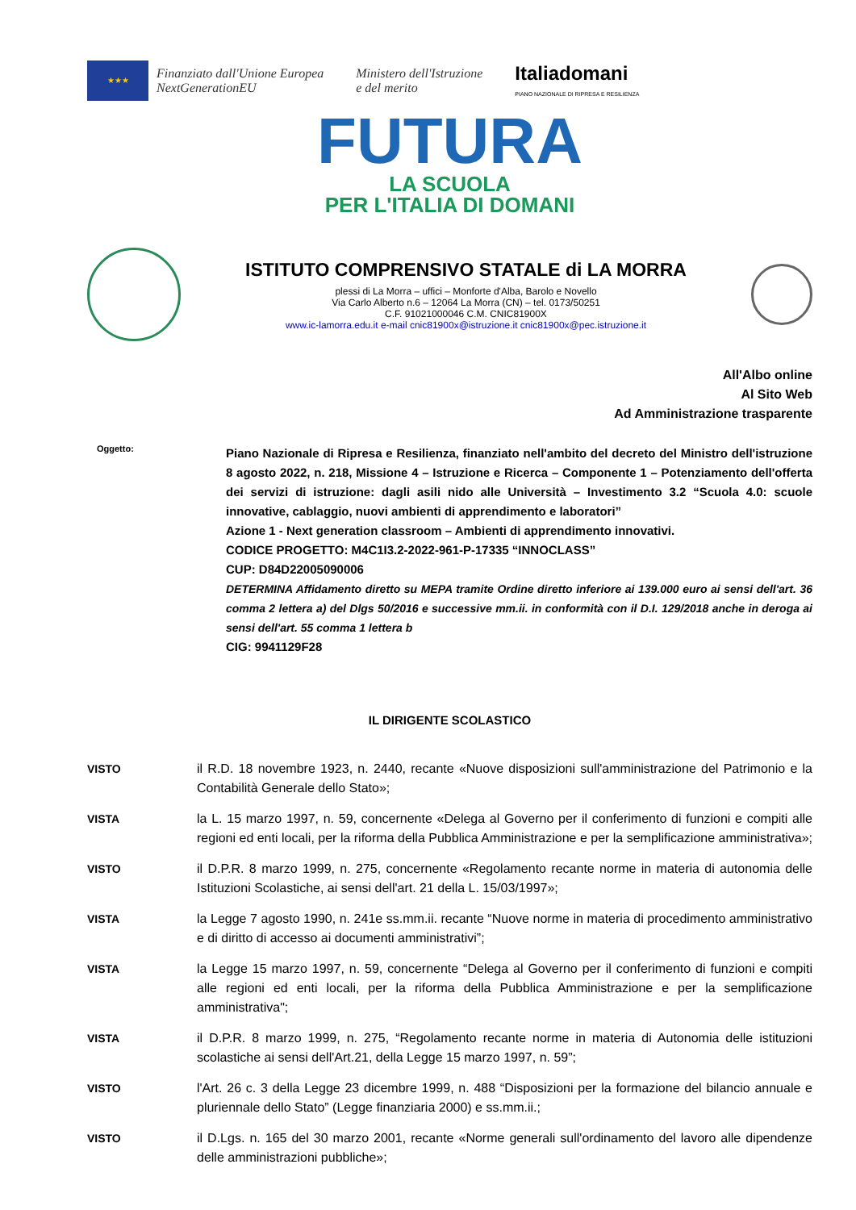★★★
Finanziato dall'Unione Europea
NextGenerationEU
Ministero dell'Istruzione
e del merito
Italiadomani
PIANO NAZIONALE DI RIPRESA E RESILIENZA
FUTURA
LA SCUOLA
PER L'ITALIA DI DOMANI
ISTITUTO COMPRENSIVO STATALE di LA MORRA
plessi di La Morra – uffici – Monforte d'Alba, Barolo e Novello
Via Carlo Alberto n.6 – 12064 La Morra (CN) – tel. 0173/50251
C.F. 91021000046 C.M. CNIC81900X
www.ic-lamorra.edu.it e-mail cnic81900x@istruzione.it cnic81900x@pec.istruzione.it
All'Albo online
Al Sito Web
Ad Amministrazione trasparente
Oggetto:
Piano Nazionale di Ripresa e Resilienza, finanziato nell'ambito del decreto del Ministro dell'istruzione 8 agosto 2022, n. 218, Missione 4 – Istruzione e Ricerca – Componente 1 – Potenziamento dell'offerta dei servizi di istruzione: dagli asili nido alle Università – Investimento 3.2 “Scuola 4.0: scuole innovative, cablaggio, nuovi ambienti di apprendimento e laboratori”
Azione 1 - Next generation classroom – Ambienti di apprendimento innovativi.
CODICE PROGETTO: M4C1I3.2-2022-961-P-17335 “INNOCLASS”
CUP: D84D22005090006
DETERMINA Affidamento diretto su MEPA tramite Ordine diretto inferiore ai 139.000 euro ai sensi dell'art. 36 comma 2 lettera a) del Dlgs 50/2016 e successive mm.ii. in conformità con il D.I. 129/2018 anche in deroga ai sensi dell'art. 55 comma 1 lettera b
CIG: 9941129F28
IL DIRIGENTE SCOLASTICO
VISTO il R.D. 18 novembre 1923, n. 2440, recante «Nuove disposizioni sull'amministrazione del Patrimonio e la Contabilità Generale dello Stato»;
VISTA la L. 15 marzo 1997, n. 59, concernente «Delega al Governo per il conferimento di funzioni e compiti alle regioni ed enti locali, per la riforma della Pubblica Amministrazione e per la semplificazione amministrativa»;
VISTO il D.P.R. 8 marzo 1999, n. 275, concernente «Regolamento recante norme in materia di autonomia delle Istituzioni Scolastiche, ai sensi dell'art. 21 della L. 15/03/1997»;
VISTA la Legge 7 agosto 1990, n. 241e ss.mm.ii. recante “Nuove norme in materia di procedimento amministrativo e di diritto di accesso ai documenti amministrativi”;
VISTA la Legge 15 marzo 1997, n. 59, concernente “Delega al Governo per il conferimento di funzioni e compiti alle regioni ed enti locali, per la riforma della Pubblica Amministrazione e per la semplificazione amministrativa";
VISTA il D.P.R. 8 marzo 1999, n. 275, “Regolamento recante norme in materia di Autonomia delle istituzioni scolastiche ai sensi dell'Art.21, della Legge 15 marzo 1997, n. 59”;
VISTO l'Art. 26 c. 3 della Legge 23 dicembre 1999, n. 488 “Disposizioni per la formazione del bilancio annuale e pluriennale dello Stato” (Legge finanziaria 2000) e ss.mm.ii.;
VISTO il D.Lgs. n. 165 del 30 marzo 2001, recante «Norme generali sull'ordinamento del lavoro alle dipendenze delle amministrazioni pubbliche»;